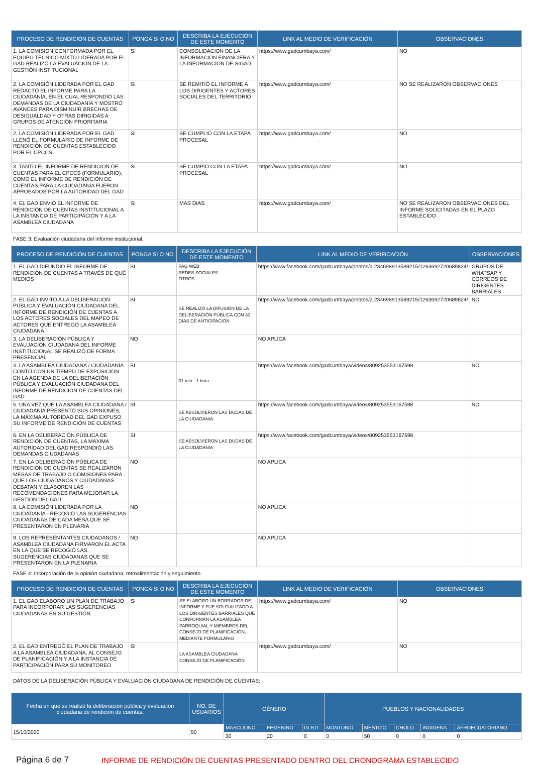| PROCESO DE RENDICIÓN DE CUENTAS | PONGA SI O NO | DESCRIBA LA EJECUCIÓN DE ESTE MOMENTO | LINK AL MEDIO DE VERIFICACIÓN | OBSERVACIONES |
| --- | --- | --- | --- | --- |
| 1. LA COMISION CONFORMADA POR EL EQUIPO TÉCNICO MIXTO LIDERADA POR EL GAD REALIZÓ LA EVALUACIÓN DE LA GESTIÓN INSTITUCIONAL | SI | CONSOLIDACION DE LA INFORMACIÓN FINANCIERA Y LA INFORMACIÓN DE SIGAD | https://www.gadcumbaya.com/ | NO |
| 2. LA COMISIÓN LIDERADA POR EL GAD REDACTÓ EL INFORME PARA LA CIUDADANÍA, EN EL CUAL RESPONDIÓ LAS DEMANDAS DE LA CIUDADANÍA Y MOSTRÓ AVANCES PARA DISMINUIR BRECHAS DE DESIGUALDAD Y OTRAS DIRIGIDAS A GRUPOS DE ATENCIÓN PRIORITARIA | SI | SE REMITIÓ EL INFORME A LOS DIRIGENTES Y ACTORES SOCIALES DEL TERRITORIO | https://www.gadcumbaya.com/ | NO SE REALIZARON OBSERVACIONES |
| 2. LA COMISIÓN LIDERADA POR EL GAD LLENÓ EL FORMULARIO DE INFORME DE RENDICIÓN DE CUENTAS ESTABLECIDO POR EL CPCCS | SI | SE CUMPLIO CON LA ETAPA PROCESAL | https://www.gadcumbaya.com/ | NO |
| 3. TANTO EL INFORME DE RENDICIÓN DE CUENTAS PARA EL CPCCS (FORMULARIO), COMO EL INFORME DE RENDICIÓN DE CUENTAS PARA LA CIUDADANÍA FUERON APROBADOS POR LA AUTORIDAD DEL GAD | SI | SE CUMPIO CON LA ETAPA PROCESAL | https://www.gadcumbaya.com/ | NO |
| 4. EL GAD ENVIÓ EL INFORME DE RENDICIÓN DE CUENTAS INSTITUCIONAL A LA INSTANCIA DE PARTICIPACIÓN Y A LA ASAMBLEA CIUDADANA | SI | MAS DIAS | https://www.gadcumbaya.com/ | NO SE REALIZARON OBSERVACIONES DEL INFORME SOLICITADAS EN EL PLAZO ESTABLECIDO |
FASE 3: Evaluación ciudadana del informe institucional.
| PROCESO DE RENDICIÓN DE CUENTAS | PONGA SI O NO | DESCRIBA LA EJECUCIÓN DE ESTE MOMENTO | LINK AL MEDIO DE VERIFICACIÓN | OBSERVACIONES |
| --- | --- | --- | --- | --- |
| 1. EL GAD DIFUNDIÓ EL INFORME DE RENDICIÓN DE CUENTAS A TRAVÉS DE QUÉ MEDIOS | SI | PAG WEB REDES SOCIALES OTROS | https://www.facebook.com/gadcumbaya/photos/a.234698913589215/1263692720689824/ | GRUPOS DE WHATSAP Y CORREOS DE DIRIGENTES BARRIALES |
| 2. EL GAD INVITÓ A LA DELIBERACIÓN PÚBLICA Y EVALUACIÓN CIUDADANA DEL INFORME DE RENDICIÓN DE CUENTAS A LOS ACTORES SOCIALES DEL MAPEO DE ACTORES QUE ENTREGÓ LA ASAMBLEA CIUDADANA | SI | SE REALIZÓ LA DIFUSIÓN DE LA DELIBERACIÓN PÚBLICA CON 30 DÍAS DE ANTICIPACIÓN | https://www.facebook.com/gadcumbaya/photos/a.234698913589215/1263692720689824/ | NO |
| 3. LA DELIBERACIÓN PÚBLICA Y EVALUACIÓN CIUDADANA DEL INFORME INSTITUCIONAL SE REALIZÓ DE FORMA PRESENCIAL | NO | | NO APLICA | |
| 4. LA ASAMBLEA CIUDADANA / CIUDADANÍA CONTÓ CON UN TIEMPO DE EXPOSICIÓN EN LA AGENDA DE LA DELIBERACIÓN PÚBLICA Y EVALUACIÓN CIUDADANA DEL INFORME DE RENDICIÓN DE CUENTAS DEL GAD | SI | 31 min - 1 hora | https://www.facebook.com/gadcumbaya/videos/809253553167598 | NO |
| 5. UNA VEZ QUE LA ASAMBLEA CIUDADANA / CIUDADANÍA PRESENTÓ SUS OPINIONES, LA MÁXIMA AUTORIDAD DEL GAD EXPUSO SU INFORME DE RENDICIÓN DE CUENTAS | SI | SE ABSOLVIERON LAS DUDAS DE LA CIUDADANIA | https://www.facebook.com/gadcumbaya/videos/809253553167598 | NO |
| 6. EN LA DELIBERACIÓN PÚBLICA DE RENDICIÓN DE CUENTAS, LA MÁXIMA AUTORIDAD DEL GAD RESPONDIÓ LAS DEMANDAS CIUDADANAS | SI | SE ABSOLVIERON LAS DUDAS DE LA CIUDADANIA | https://www.facebook.com/gadcumbaya/videos/809253553167598 | |
| 7. EN LA DELIBERACIÓN PÚBLICA DE RENDICIÓN DE CUENTAS SE REALIZARON MESAS DE TRABAJO O COMISIONES PARA QUE LOS CIUDADANOS Y CIUDADANAS DEBATAN Y ELABOREN LAS RECOMENDACIONES PARA MEJORAR LA GESTIÓN DEL GAD | NO | | NO APLICA | |
| 8. LA COMISIÓN LIDERADA POR LA CIUDADANÍA - RECOGIÓ LAS SUGERENCIAS CIUDADANAS DE CADA MESA QUE SE PRESENTARON EN PLENARIA | NO | | NO APLICA | |
| 9. LOS REPRESENTANTES CIUDADANOS / ASAMBLEA CIUDADANA FIRMARON EL ACTA EN LA QUE SE RECOGIÓ LAS SUGERENCIAS CIUDADANAS QUE SE PRESENTARON EN LA PLENARIA | NO | | NO APLICA | |
FASE 4: Incorporación de la opinión ciudadana, retroalimentación y seguimiento.
| PROCESO DE RENDICIÓN DE CUENTAS | PONGA SI O NO | DESCRIBA LA EJECUCIÓN DE ESTE MOMENTO | LINK AL MEDIO DE VERIFICACIÓN | OBSERVACIONES |
| --- | --- | --- | --- | --- |
| 1. EL GAD ELABORO UN PLAN DE TRABAJO PARA INCORPORAR LAS SUGERENCIAS CIUDADANAS EN SU GESTIÓN | SI | SE ELABORO UN BORRADOR DE INFORME Y FUE SOLCIALIZADO A LOS DIRIGENTES BARRIALES QUE CONFORMAN LA ASAMBLEA PARROQUIAL Y MIEMBROS DEL CONSEJO DE PLANIFICACIÓN, MEDIANTE FORMULARIO | https://www.gadcumbaya.com/ | NO |
| 2. EL GAD ENTREGÓ EL PLAN DE TRABAJO A LA ASAMBLEA CIUDADANA, AL CONSEJO DE PLANIFICACIÓN Y A LA INSTANCIA DE PARTICIPACIÓN PARA SU MONITOREO | SI | LA ASAMBLEA CIUDADANA CONSEJO DE PLANIFICACIÓN | https://www.gadcumbaya.com/ | NO |
DATOS DE LA DELIBERACIÓN PÚBLICA Y EVALUACIÓN CIUDADANA DE RENDICIÓN DE CUENTAS:
| Fecha en que se realizó la deliberación pública y evaluación ciudadana de rendición de cuentas: | NO. DE USUARIOS | GÉNERO | | | PUEBLOS Y NACIONALIDADES | | | | |
| --- | --- | --- | --- | --- | --- | --- | --- | --- | --- |
| 15/10/2020 | 50 | MASCULINO | FEMENINO | GLBTI | MONTUBIO | MESTIZO | CHOLO | INDIGENA | AFROECUATORIANO |
| | | 30 | 20 | 0 | 0 | 50 | 0 | 0 | 0 |
Página 6 de 7 INFORME DE RENDICIÓN DE CUENTAS PRESENTADO DENTRO DEL CRONOGRAMA ESTABLECIDO